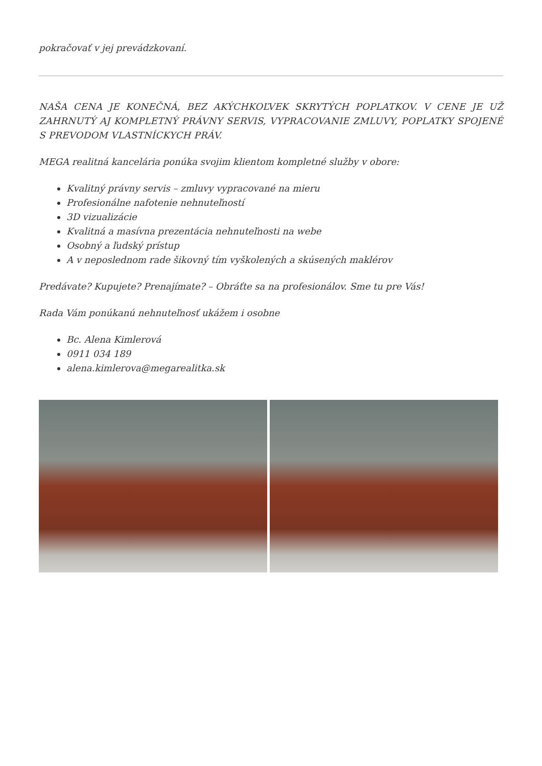pokračovať v jej prevádzkovaní.
NAŠA CENA JE KONEČNÁ, BEZ AKÝCHKOĽVEK SKRYTÝCH POPLATKOV. V CENE JE UŽ ZAHRNUTÝ AJ KOMPLETNÝ PRÁVNY SERVIS, VYPRACOVANIE ZMLUVY, POPLATKY SPOJENÉ S PREVODOM VLASTNÍCKYCH PRÁV.
MEGA realitná kancelária ponúka svojim klientom kompletné služby v obore:
Kvalitný právny servis – zmluvy vypracované na mieru
Profesionálne nafotenie nehnuteľností
3D vizualizácie
Kvalitná a masívna prezentácia nehnuteľnosti na webe
Osobný a ľudský prístup
A v neposlednom rade šikovný tím vyškolených a skúsených maklérov
Predávate? Kupujete? Prenajímate? – Obráťte sa na profesionálov. Sme tu pre Vás!
Rada Vám ponúkanú nehnuteľnosť ukážem i osobne
Bc. Alena Kimlerová
0911 034 189
alena.kimlerova@megarealitka.sk